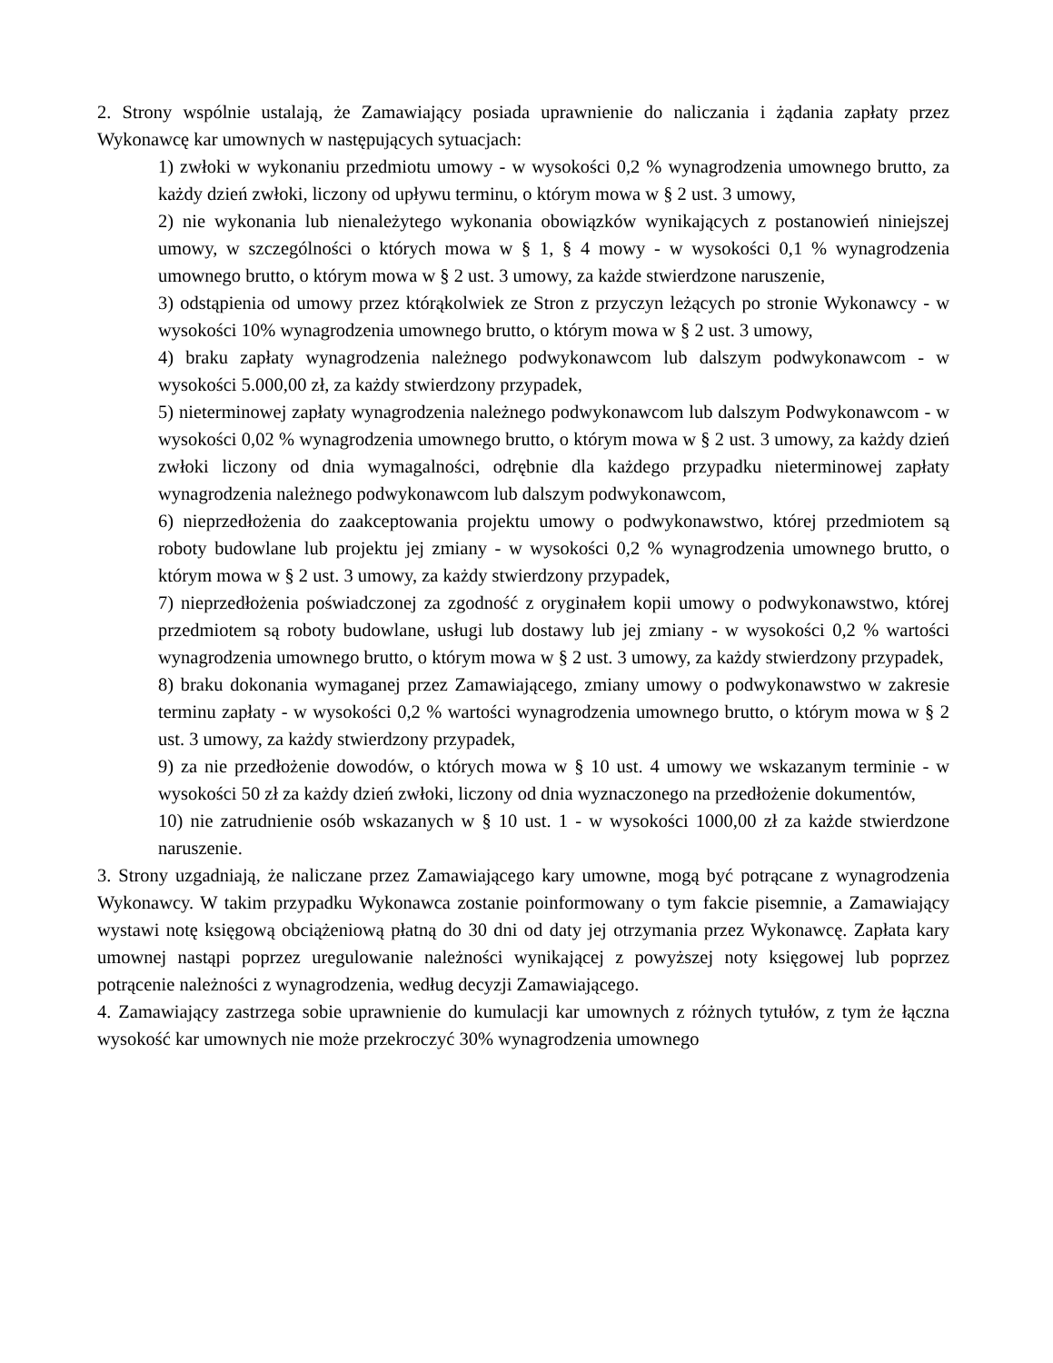2. Strony wspólnie ustalają, że Zamawiający posiada uprawnienie do naliczania i żądania zapłaty przez Wykonawcę kar umownych w następujących sytuacjach:
1) zwłoki w wykonaniu przedmiotu umowy - w wysokości 0,2 % wynagrodzenia umownego brutto, za każdy dzień zwłoki, liczony od upływu terminu, o którym mowa w § 2 ust. 3 umowy,
2) nie wykonania lub nienależytego wykonania obowiązków wynikających z postanowień niniejszej umowy, w szczególności o których mowa w § 1, § 4 mowy - w wysokości 0,1 % wynagrodzenia umownego brutto, o którym mowa w § 2 ust. 3 umowy, za każde stwierdzone naruszenie,
3) odstąpienia od umowy przez którąkolwiek ze Stron z przyczyn leżących po stronie Wykonawcy - w wysokości 10% wynagrodzenia umownego brutto, o którym mowa w § 2 ust. 3 umowy,
4) braku zapłaty wynagrodzenia należnego podwykonawcom lub dalszym podwykonawcom - w wysokości 5.000,00 zł, za każdy stwierdzony przypadek,
5) nieterminowej zapłaty wynagrodzenia należnego podwykonawcom lub dalszym Podwykonawcom - w wysokości 0,02 % wynagrodzenia umownego brutto, o którym mowa w § 2 ust. 3 umowy, za każdy dzień zwłoki liczony od dnia wymagalności, odrębnie dla każdego przypadku nieterminowej zapłaty wynagrodzenia należnego podwykonawcom lub dalszym podwykonawcom,
6) nieprzedłożenia do zaakceptowania projektu umowy o podwykonawstwo, której przedmiotem są roboty budowlane lub projektu jej zmiany - w wysokości 0,2 % wynagrodzenia umownego brutto, o którym mowa w § 2 ust. 3 umowy, za każdy stwierdzony przypadek,
7) nieprzedłożenia poświadczonej za zgodność z oryginałem kopii umowy o podwykonawstwo, której przedmiotem są roboty budowlane, usługi lub dostawy lub jej zmiany - w wysokości 0,2 % wartości wynagrodzenia umownego brutto, o którym mowa w § 2 ust. 3 umowy, za każdy stwierdzony przypadek,
8) braku dokonania wymaganej przez Zamawiającego, zmiany umowy o podwykonawstwo w zakresie terminu zapłaty - w wysokości 0,2 % wartości wynagrodzenia umownego brutto, o którym mowa w § 2 ust. 3 umowy, za każdy stwierdzony przypadek,
9) za nie przedłożenie dowodów, o których mowa w § 10 ust. 4 umowy we wskazanym terminie - w wysokości 50 zł za każdy dzień zwłoki, liczony od dnia wyznaczonego na przedłożenie dokumentów,
10) nie zatrudnienie osób wskazanych w § 10 ust. 1 - w wysokości 1000,00 zł za każde stwierdzone naruszenie.
3. Strony uzgadniają, że naliczane przez Zamawiającego kary umowne, mogą być potrącane z wynagrodzenia Wykonawcy. W takim przypadku Wykonawca zostanie poinformowany o tym fakcie pisemnie, a Zamawiający wystawi notę księgową obciążeniową płatną do 30 dni od daty jej otrzymania przez Wykonawcę. Zapłata kary umownej nastąpi poprzez uregulowanie należności wynikającej z powyższej noty księgowej lub poprzez potrącenie należności z wynagrodzenia, według decyzji Zamawiającego.
4. Zamawiający zastrzega sobie uprawnienie do kumulacji kar umownych z różnych tytułów, z tym że łączna wysokość kar umownych nie może przekroczyć 30% wynagrodzenia umownego